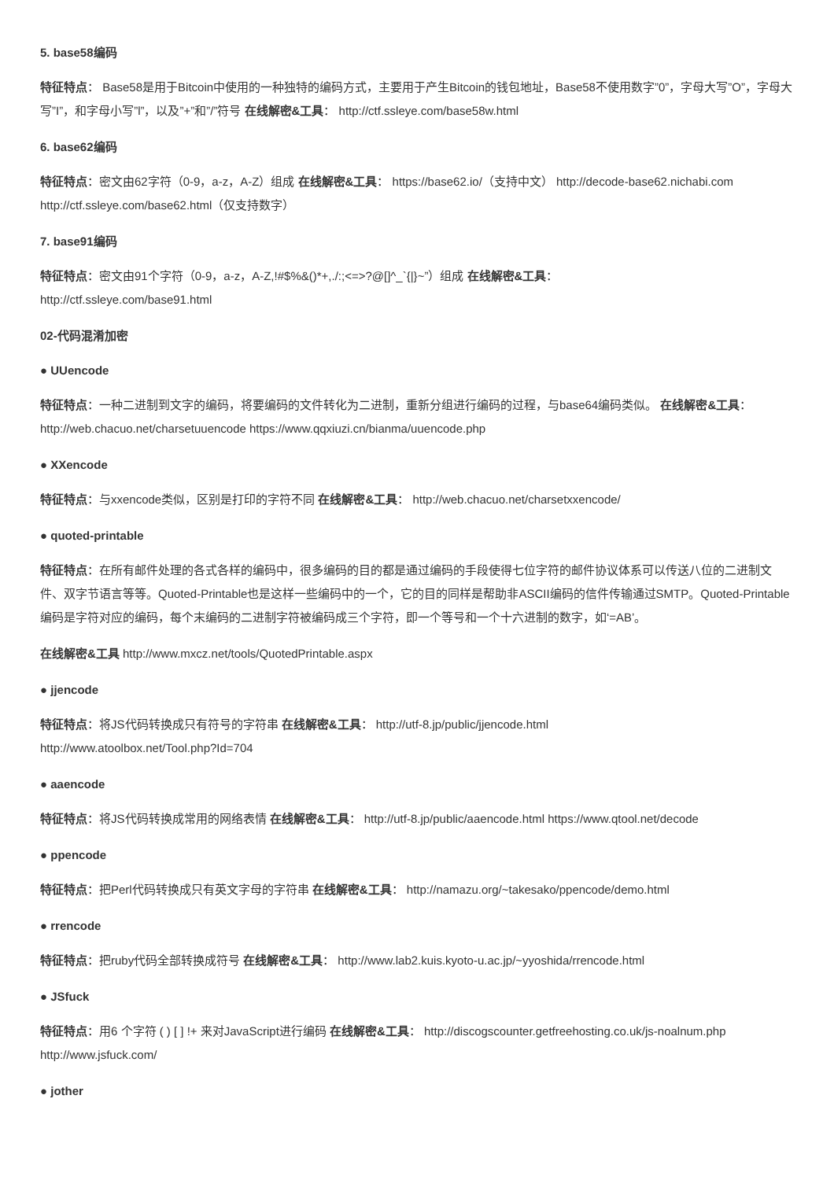5. base58编码
特征特点： Base58是用于Bitcoin中使用的一种独特的编码方式，主要用于产生Bitcoin的钱包地址，Base58不使用数字”0”，字母大写”O”，字母大写”I”，和字母小写”l”，以及”+”和”/”符号 在线解密&工具： http://ctf.ssleye.com/base58w.html
6. base62编码
特征特点：密文由62字符（0-9，a-z，A-Z）组成 在线解密&工具： https://base62.io/（支持中文） http://decode-base62.nichabi.com http://ctf.ssleye.com/base62.html（仅支持数字）
7. base91编码
特征特点：密文由91个字符（0-9，a-z，A-Z,!#$%&()*+,./:;<=>?@[]^_`{|}~”）组成 在线解密&工具：
http://ctf.ssleye.com/base91.html
02-代码混淆加密
● UUencode
特征特点：一种二进制到文字的编码，将要编码的文件转化为二进制，重新分组进行编码的过程，与base64编码类似。 在线解密&工具： http://web.chacuo.net/charsetuuencode https://www.qqxiuzi.cn/bianma/uuencode.php
● XXencode
特征特点：与xxencode类似，区别是打印的字符不同 在线解密&工具： http://web.chacuo.net/charsetxxencode/
● quoted-printable
特征特点：在所有邮件处理的各式各样的编码中，很多编码的目的都是通过编码的手段使得七位字符的邮件协议体系可以传送八位的二进制文件、双字节语言等等。Quoted-Printable也是这样一些编码中的一个，它的目的同样是帮助非ASCII编码的信件传输通过SMTP。Quoted-Printable编码是字符对应的编码，每个末编码的二进制字符被编码成三个字符，即一个等号和一个十六进制的数字，如‘=AB’。
在线解密&工具 http://www.mxcz.net/tools/QuotedPrintable.aspx
● jjencode
特征特点：将JS代码转换成只有符号的字符串 在线解密&工具： http://utf-8.jp/public/jjencode.html
http://www.atoolbox.net/Tool.php?Id=704
● aaencode
特征特点：将JS代码转换成常用的网络表情 在线解密&工具： http://utf-8.jp/public/aaencode.html https://www.qtool.net/decode
● ppencode
特征特点：把Perl代码转换成只有英文字母的字符串 在线解密&工具： http://namazu.org/~takesako/ppencode/demo.html
● rrencode
特征特点：把ruby代码全部转换成符号 在线解密&工具： http://www.lab2.kuis.kyoto-u.ac.jp/~yyoshida/rrencode.html
● JSfuck
特征特点：用6 个字符 ( ) [ ] !+ 来对JavaScript进行编码 在线解密&工具： http://discogscounter.getfreehosting.co.uk/js-noalnum.php http://www.jsfuck.com/
● jother